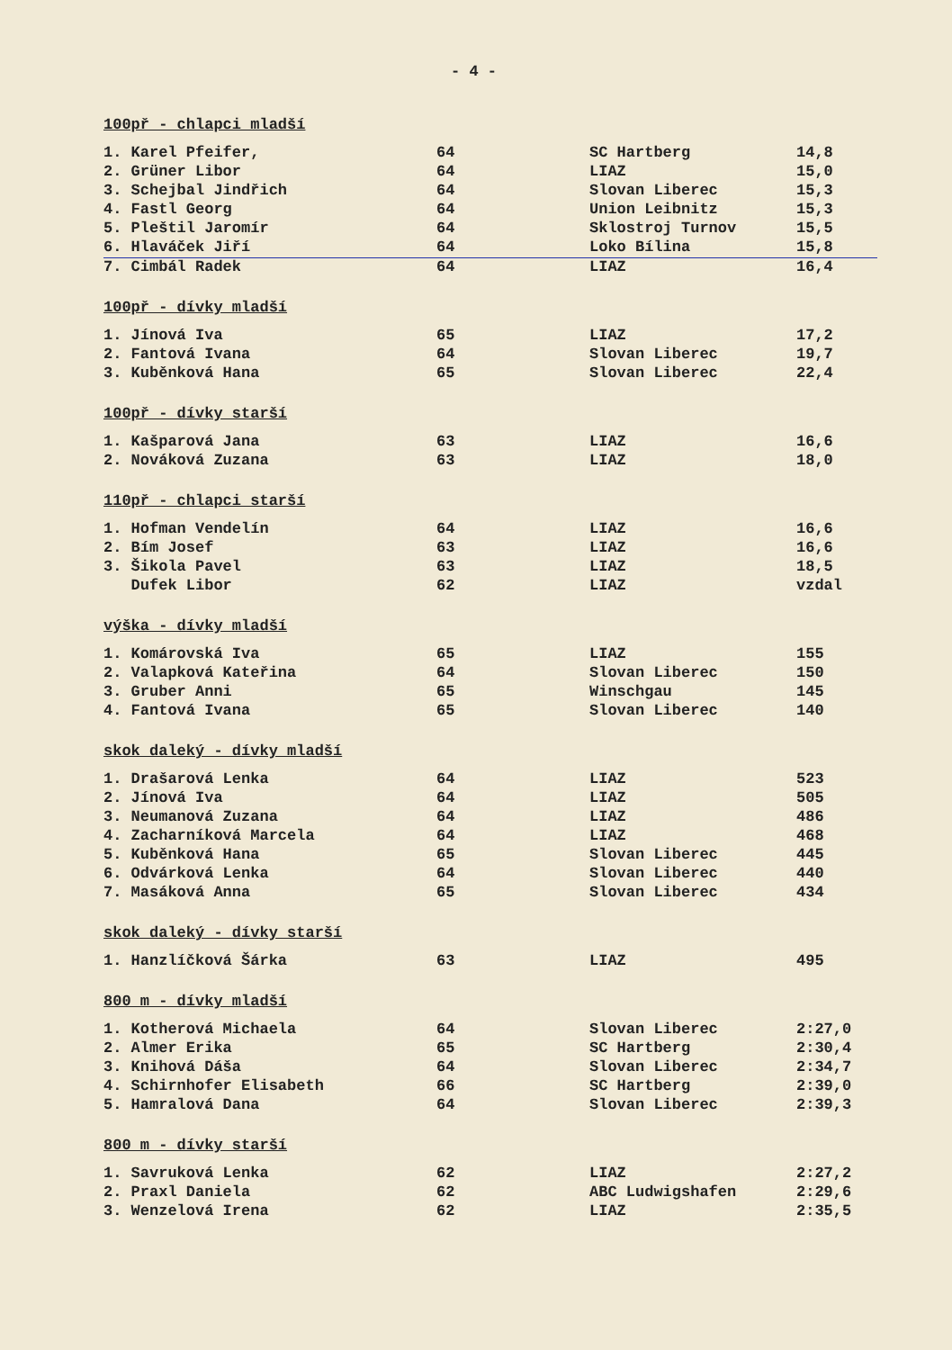- 4 -
100př - chlapci mladší
| 1. Karel Pfeifer, | 64 | SC Hartberg | 14,8 |
| 2. Grüner Libor | 64 | LIAZ | 15,0 |
| 3. Schejbal Jindřich | 64 | Slovan Liberec | 15,3 |
| 4. Fastl Georg | 64 | Union Leibnitz | 15,3 |
| 5. Pleštil Jaromír | 64 | Sklostroj Turnov | 15,5 |
| 6. Hlaváček Jiří | 64 | Loko Bílina | 15,8 |
| 7. Cimbál Radek | 64 | LIAZ | 16,4 |
100př - dívky mladší
| 1. Jínová Iva | 65 | LIAZ | 17,2 |
| 2. Fantová Ivana | 64 | Slovan Liberec | 19,7 |
| 3. Kuběnková Hana | 65 | Slovan Liberec | 22,4 |
100př - dívky starší
| 1. Kašparová Jana | 63 | LIAZ | 16,6 |
| 2. Nováková Zuzana | 63 | LIAZ | 18,0 |
110př - chlapci starší
| 1. Hofman Vendelín | 64 | LIAZ | 16,6 |
| 2. Bím Josef | 63 | LIAZ | 16,6 |
| 3. Šikola Pavel | 63 | LIAZ | 18,5 |
| Dufek Libor | 62 | LIAZ | vzdal |
výška - dívky mladší
| 1. Komárovská Iva | 65 | LIAZ | 155 |
| 2. Valapková Kateřina | 64 | Slovan Liberec | 150 |
| 3. Gruber Anni | 65 | Winschgau | 145 |
| 4. Fantová Ivana | 65 | Slovan Liberec | 140 |
skok daleký - dívky mladší
| 1. Drašarová Lenka | 64 | LIAZ | 523 |
| 2. Jínová Iva | 64 | LIAZ | 505 |
| 3. Neumanová Zuzana | 64 | LIAZ | 486 |
| 4. Zacharníková Marcela | 64 | LIAZ | 468 |
| 5. Kuběnková Hana | 65 | Slovan Liberec | 445 |
| 6. Odvárková Lenka | 64 | Slovan Liberec | 440 |
| 7. Masáková Anna | 65 | Slovan Liberec | 434 |
skok daleký - dívky starší
| 1. Hanzlíčková Šárka | 63 | LIAZ | 495 |
800 m - dívky mladší
| 1. Kotherová Michaela | 64 | Slovan Liberec | 2:27,0 |
| 2. Almer Erika | 65 | SC Hartberg | 2:30,4 |
| 3. Knihová Dáša | 64 | Slovan Liberec | 2:34,7 |
| 4. Schirnhofer Elisabeth | 66 | SC Hartberg | 2:39,0 |
| 5. Hamralová Dana | 64 | Slovan Liberec | 2:39,3 |
800 m - dívky starší
| 1. Savruková Lenka | 62 | LIAZ | 2:27,2 |
| 2. Praxl Daniela | 62 | ABC Ludwigshafen | 2:29,6 |
| 3. Wenzelová Irena | 62 | LIAZ | 2:35,5 |